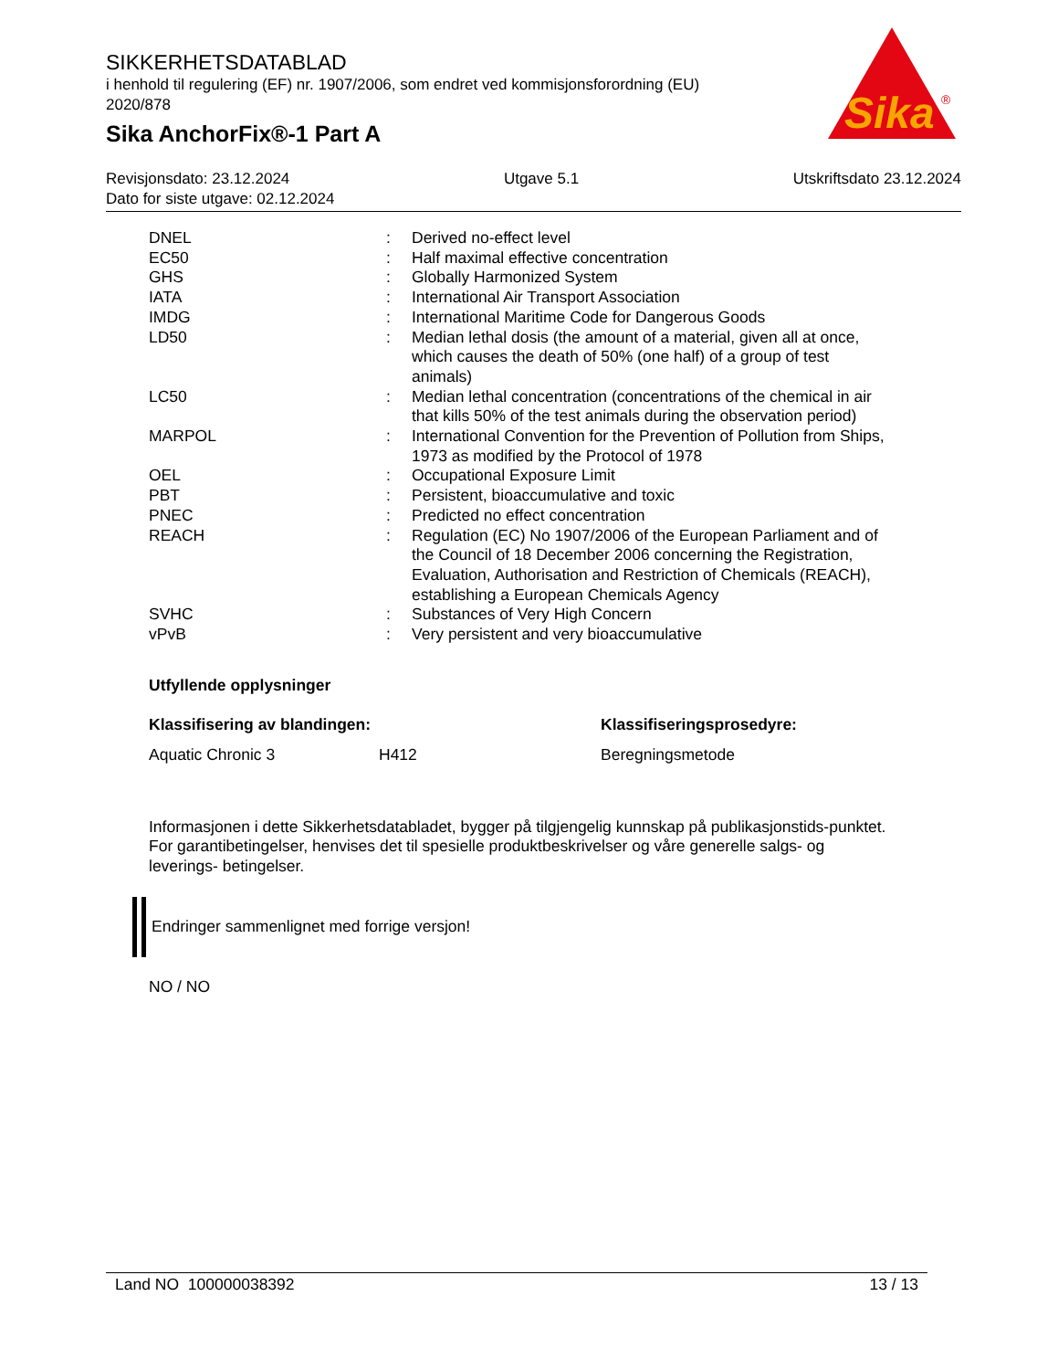SIKKERHETSDATABLAD
i henhold til regulering (EF) nr. 1907/2006, som endret ved kommisjonsforordning (EU) 2020/878
Sika AnchorFix®-1 Part A
Sika
®
Revisjonsdato: 23.12.2024 Utgave 5.1 Utskriftsdato 23.12.2024
Dato for siste utgave: 02.12.2024
| DNEL | : | Derived no-effect level |
| EC50 | : | Half maximal effective concentration |
| GHS | : | Globally Harmonized System |
| IATA | : | International Air Transport Association |
| IMDG | : | International Maritime Code for Dangerous Goods |
| LD50 | : | Median lethal dosis (the amount of a material, given all at once, which causes the death of 50% (one half) of a group of test animals) |
| LC50 | : | Median lethal concentration (concentrations of the chemical in air that kills 50% of the test animals during the observation period) |
| MARPOL | : | International Convention for the Prevention of Pollution from Ships, 1973 as modified by the Protocol of 1978 |
| OEL | : | Occupational Exposure Limit |
| PBT | : | Persistent, bioaccumulative and toxic |
| PNEC | : | Predicted no effect concentration |
| REACH | : | Regulation (EC) No 1907/2006 of the European Parliament and of the Council of 18 December 2006 concerning the Registration, Evaluation, Authorisation and Restriction of Chemicals (REACH), establishing a European Chemicals Agency |
| SVHC | : | Substances of Very High Concern |
| vPvB | : | Very persistent and very bioaccumulative |
Utfyllende opplysninger
Klassifisering av blandingen: Klassifiseringsprosedyre:
Aquatic Chronic 3 H412 Beregningsmetode
Informasjonen i dette Sikkerhetsdatabladet, bygger på tilgjengelig kunnskap på publikasjonstids-punktet. For garantibetingelser, henvises det til spesielle produktbeskrivelser og våre generelle salgs- og leverings- betingelser.
Endringer sammenlignet med forrige versjon!
NO / NO
Land NO 100000038392 13 / 13